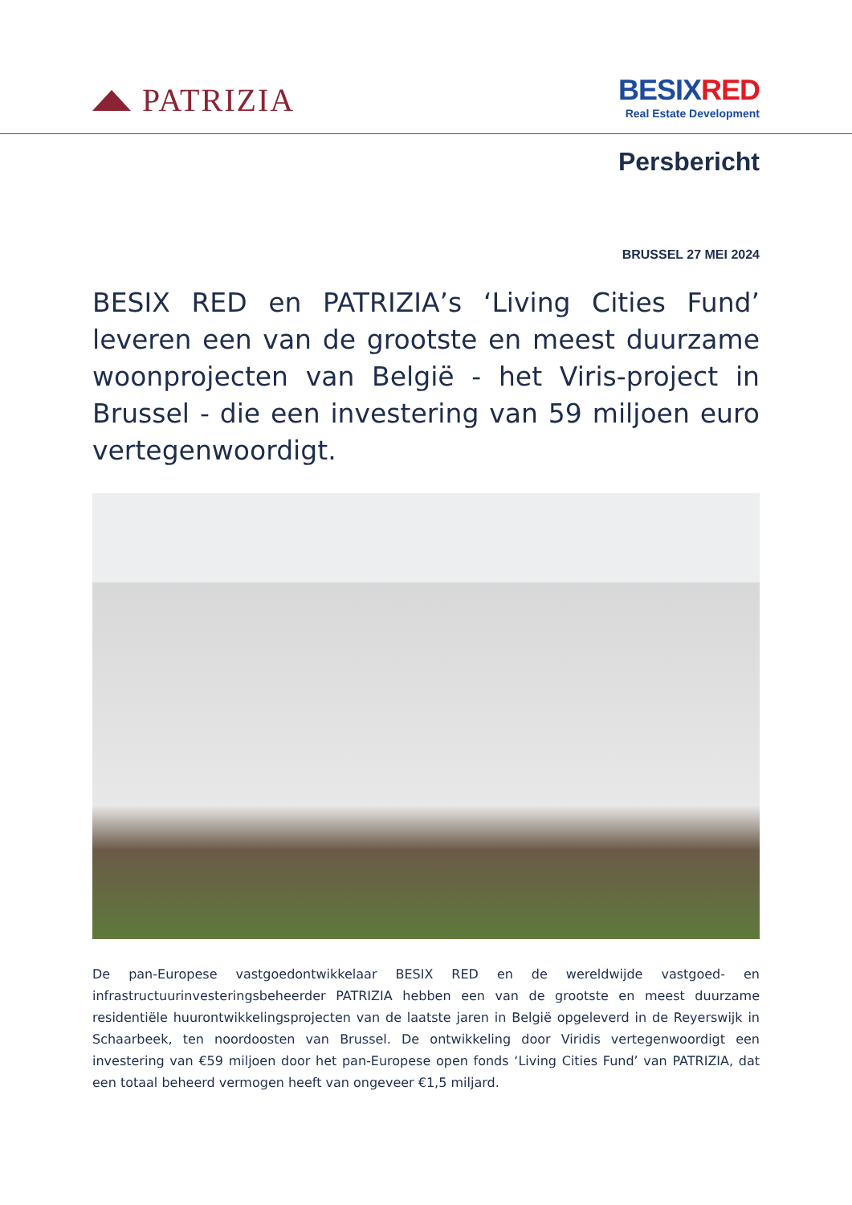PATRIZIA
BESIX RED
Real Estate Development
Persbericht
BRUSSEL 27 MEI 2024
BESIX RED en PATRIZIA’s ‘Living Cities Fund’ leveren een van de grootste en meest duurzame woonprojecten van België - het Viris-project in Brussel - die een investering van 59 miljoen euro vertegenwoordigt.
De pan-Europese vastgoedontwikkelaar BESIX RED en de wereldwijde vastgoed- en infrastructuurinvesteringsbeheerder PATRIZIA hebben een van de grootste en meest duurzame residentiële huurontwikkelingsprojecten van de laatste jaren in België opgeleverd in de Reyerswijk in Schaarbeek, ten noordoosten van Brussel. De ontwikkeling door Viridis vertegenwoordigt een investering van €59 miljoen door het pan-Europese open fonds ‘Living Cities Fund’ van PATRIZIA, dat een totaal beheerd vermogen heeft van ongeveer €1,5 miljard.